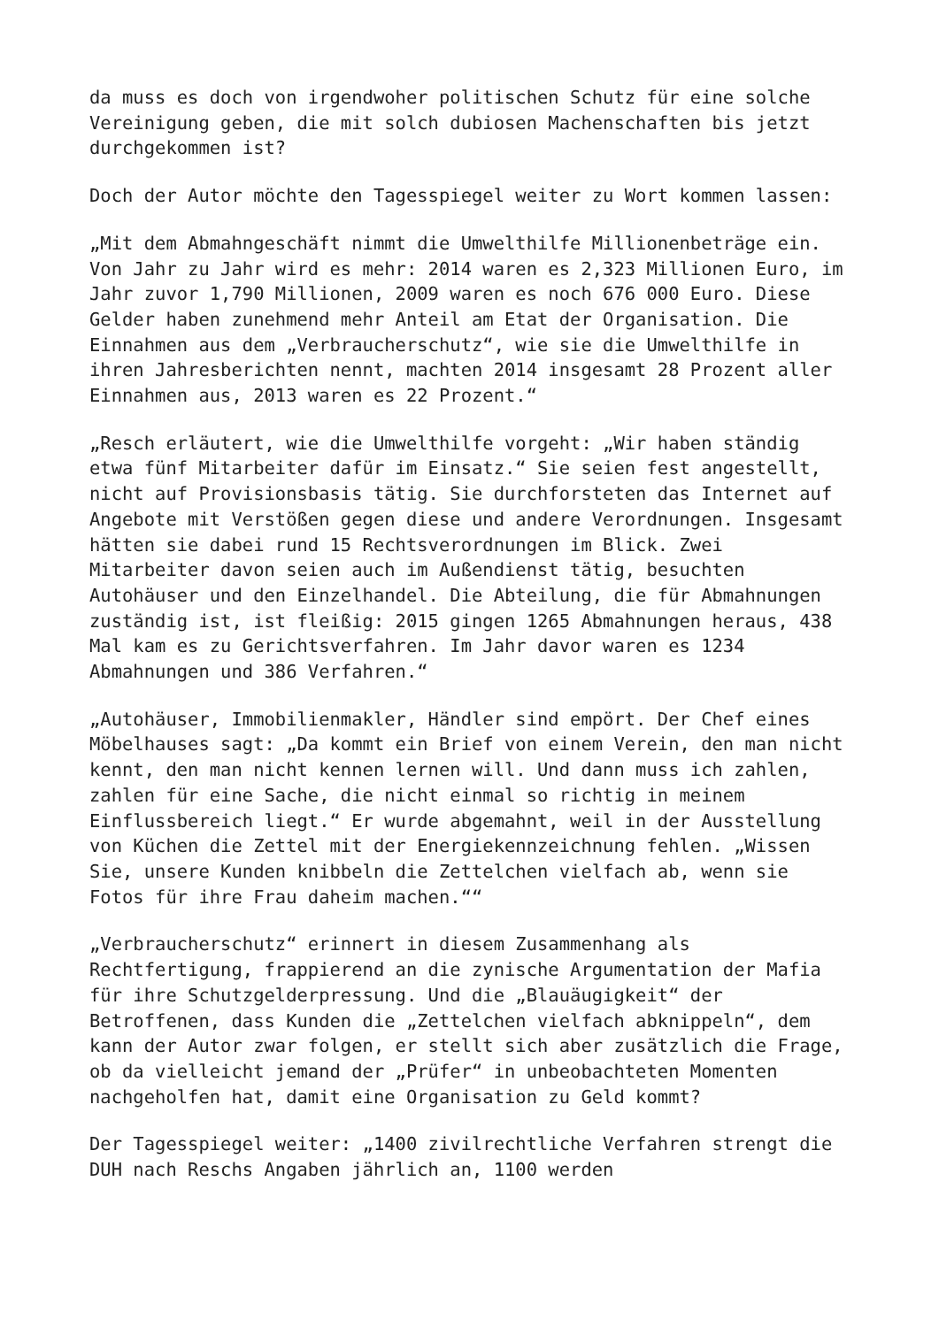da muss es doch von irgendwoher politischen Schutz für eine solche Vereinigung geben, die mit solch dubiosen Machenschaften bis jetzt durchgekommen ist?
Doch der Autor möchte den Tagesspiegel weiter zu Wort kommen lassen:
„Mit dem Abmahngeschäft nimmt die Umwelthilfe Millionenbeträge ein. Von Jahr zu Jahr wird es mehr: 2014 waren es 2,323 Millionen Euro, im Jahr zuvor 1,790 Millionen, 2009 waren es noch 676 000 Euro. Diese Gelder haben zunehmend mehr Anteil am Etat der Organisation. Die Einnahmen aus dem „Verbraucherschutz“, wie sie die Umwelthilfe in ihren Jahresberichten nennt, machten 2014 insgesamt 28 Prozent aller Einnahmen aus, 2013 waren es 22 Prozent.“
„Resch erläutert, wie die Umwelthilfe vorgeht: „Wir haben ständig etwa fünf Mitarbeiter dafür im Einsatz.“ Sie seien fest angestellt, nicht auf Provisionsbasis tätig. Sie durchforsteten das Internet auf Angebote mit Verstößen gegen diese und andere Verordnungen. Insgesamt hätten sie dabei rund 15 Rechtsverordnungen im Blick. Zwei Mitarbeiter davon seien auch im Außendienst tätig, besuchten Autohäuser und den Einzelhandel. Die Abteilung, die für Abmahnungen zuständig ist, ist fleißig: 2015 gingen 1265 Abmahnungen heraus, 438 Mal kam es zu Gerichtsverfahren. Im Jahr davor waren es 1234 Abmahnungen und 386 Verfahren.“
„Autohäuser, Immobilienmakler, Händler sind empört. Der Chef eines Möbelhauses sagt: „Da kommt ein Brief von einem Verein, den man nicht kennt, den man nicht kennen lernen will. Und dann muss ich zahlen, zahlen für eine Sache, die nicht einmal so richtig in meinem Einflussbereich liegt.“ Er wurde abgemahnt, weil in der Ausstellung von Küchen die Zettel mit der Energiekennzeichnung fehlen. „Wissen Sie, unsere Kunden knibbeln die Zettelchen vielfach ab, wenn sie Fotos für ihre Frau daheim machen.““
„Verbraucherschutz“ erinnert in diesem Zusammenhang als Rechtfertigung, frappierend an die zynische Argumentation der Mafia für ihre Schutzgelderpressung. Und die „Blauäugigkeit“ der Betroffenen, dass Kunden die „Zettelchen vielfach abknippeln“, dem kann der Autor zwar folgen, er stellt sich aber zusätzlich die Frage, ob da vielleicht jemand der „Prüfer“ in unbeobachteten Momenten nachgeholfen hat, damit eine Organisation zu Geld kommt?
Der Tagesspiegel weiter: „1400 zivilrechtliche Verfahren strengt die DUH nach Reschs Angaben jährlich an, 1100 werden